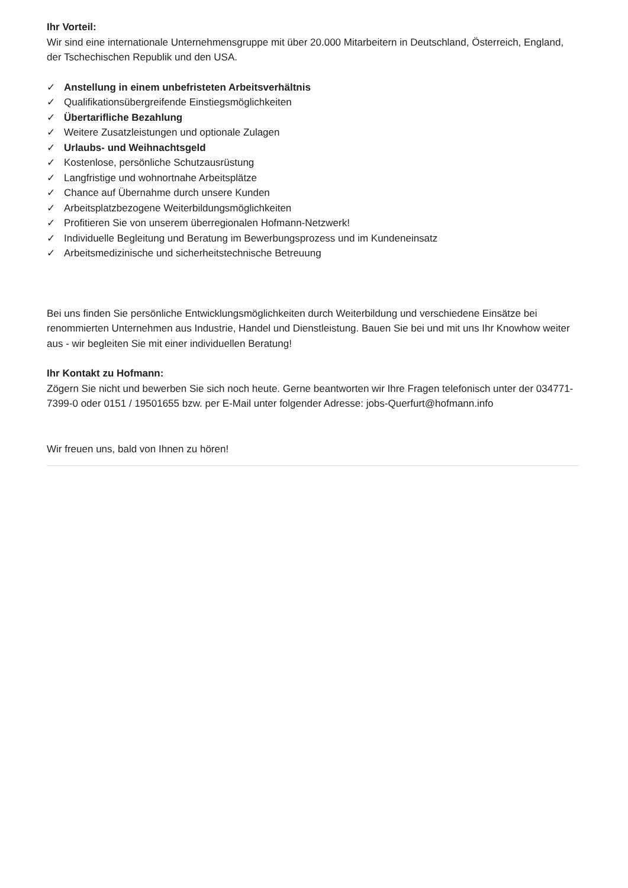Ihr Vorteil:
Wir sind eine internationale Unternehmensgruppe mit über 20.000 Mitarbeitern in Deutschland, Österreich, England, der Tschechischen Republik und den USA.
✓ Anstellung in einem unbefristeten Arbeitsverhältnis
✓ Qualifikationsübergreifende Einstiegsmöglichkeiten
✓ Übertarifliche Bezahlung
✓ Weitere Zusatzleistungen und optionale Zulagen
✓ Urlaubs- und Weihnachtsgeld
✓ Kostenlose, persönliche Schutzausrüstung
✓ Langfristige und wohnortnahe Arbeitsplätze
✓ Chance auf Übernahme durch unsere Kunden
✓ Arbeitsplatzbezogene Weiterbildungsmöglichkeiten
✓ Profitieren Sie von unserem überregionalen Hofmann-Netzwerk!
✓ Individuelle Begleitung und Beratung im Bewerbungsprozess und im Kundeneinsatz
✓ Arbeitsmedizinische und sicherheitstechnische Betreuung
Bei uns finden Sie persönliche Entwicklungsmöglichkeiten durch Weiterbildung und verschiedene Einsätze bei renommierten Unternehmen aus Industrie, Handel und Dienstleistung. Bauen Sie bei und mit uns Ihr Knowhow weiter aus - wir begleiten Sie mit einer individuellen Beratung!
Ihr Kontakt zu Hofmann:
Zögern Sie nicht und bewerben Sie sich noch heute. Gerne beantworten wir Ihre Fragen telefonisch unter der 034771-7399-0 oder 0151 / 19501655 bzw. per E-Mail unter folgender Adresse: jobs-Querfurt@hofmann.info
Wir freuen uns, bald von Ihnen zu hören!